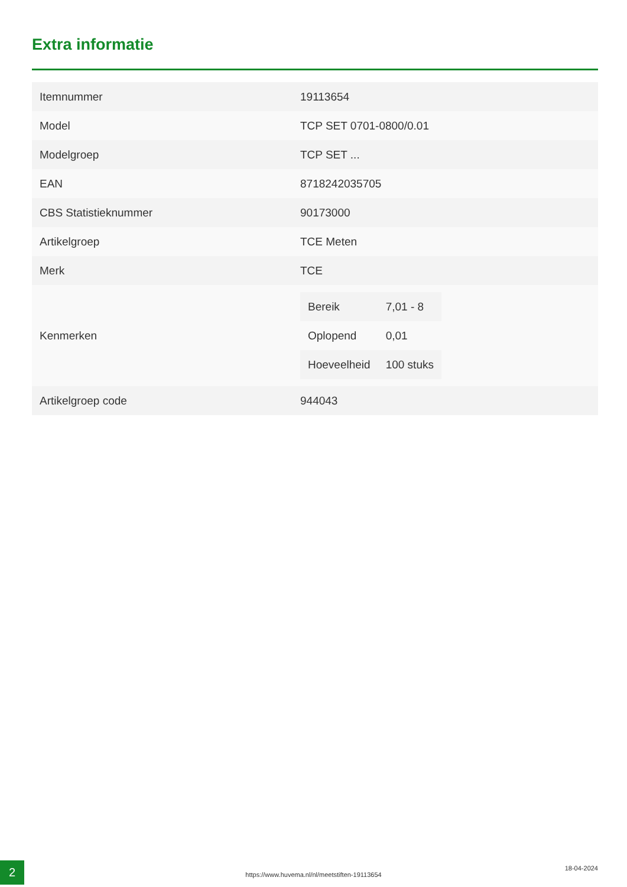Extra informatie
| Itemnummer | 19113654 |
| Model | TCP SET 0701-0800/0.01 |
| Modelgroep | TCP SET ... |
| EAN | 8718242035705 |
| CBS Statistieknummer | 90173000 |
| Artikelgroep | TCE Meten |
| Merk | TCE |
| Kenmerken | / Bereik / 7,01 - 8 / / Oplopend / 0,01 / / Hoeveelheid / 100 stuks / |
| Artikelgroep code | 944043 |
2
https://www.huvema.nl/nl/meetstiften-19113654
18-04-2024